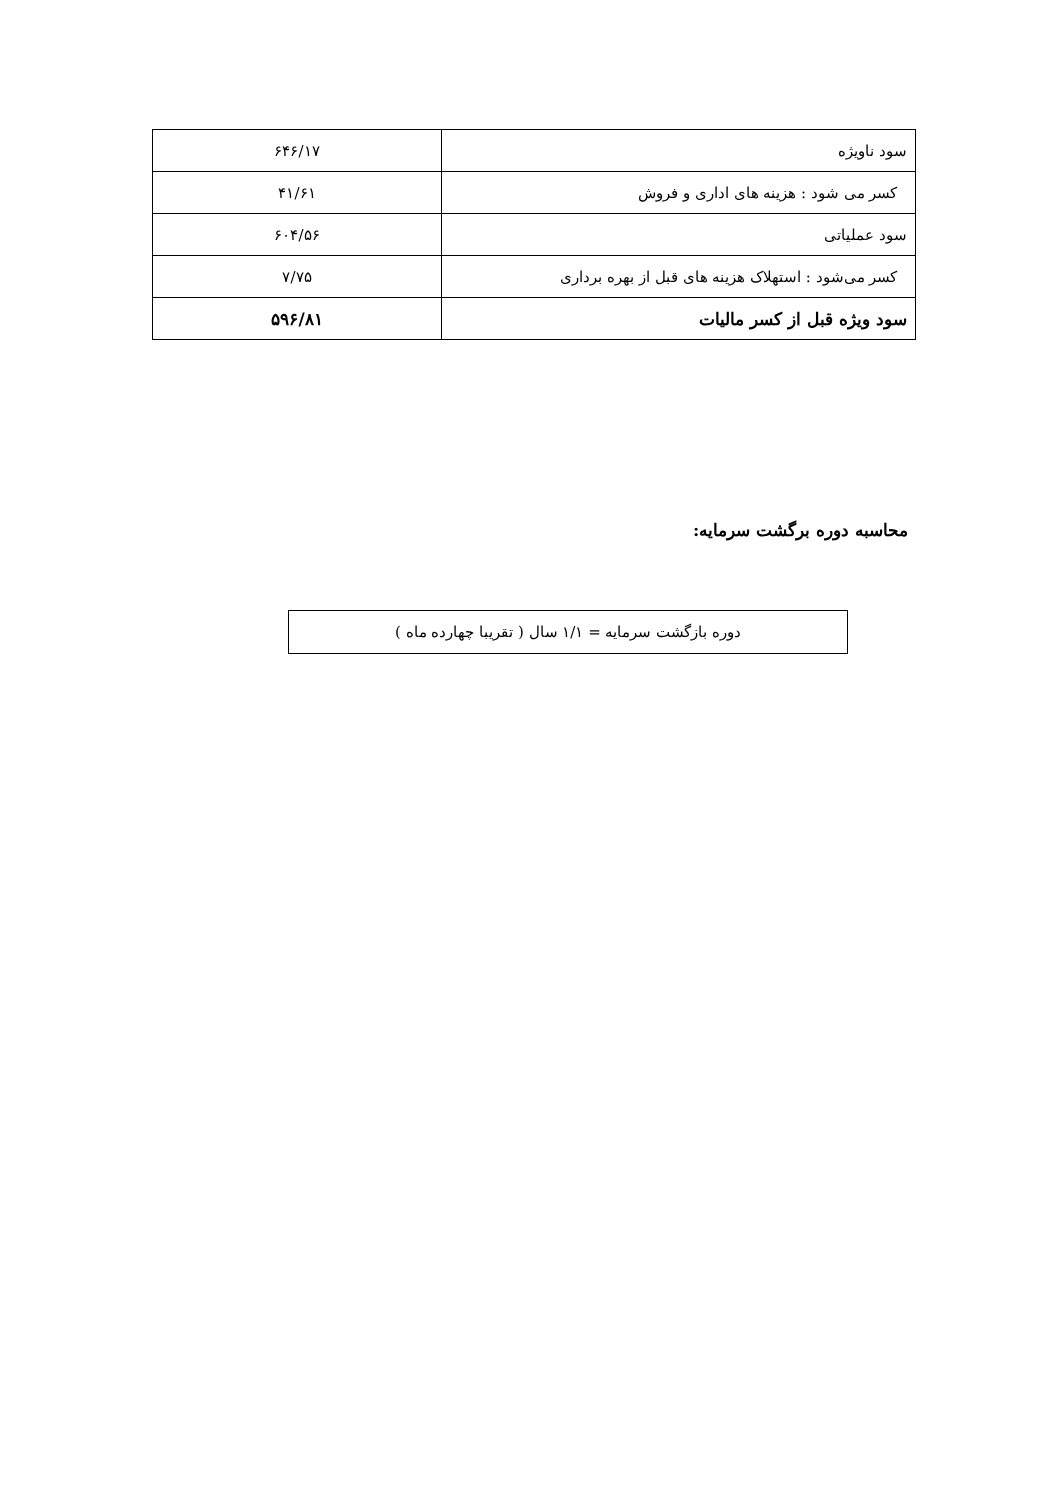| سود ناویژه | ۶۴۶/۱۷ |
| کسر می شود : هزینه های اداری و فروش | ۴۱/۶۱ |
| سود عملیاتی | ۶۰۴/۵۶ |
| کسر می‌شود : استهلاک هزینه های قبل از بهره برداری | ۷/۷۵ |
| سود ویژه قبل از کسر مالیات | ۵۹۶/۸۱ |
محاسبه دوره برگشت سرمایه:
دوره بازگشت سرمایه = ۱/۱ سال ( تقریبا چهارده ماه )